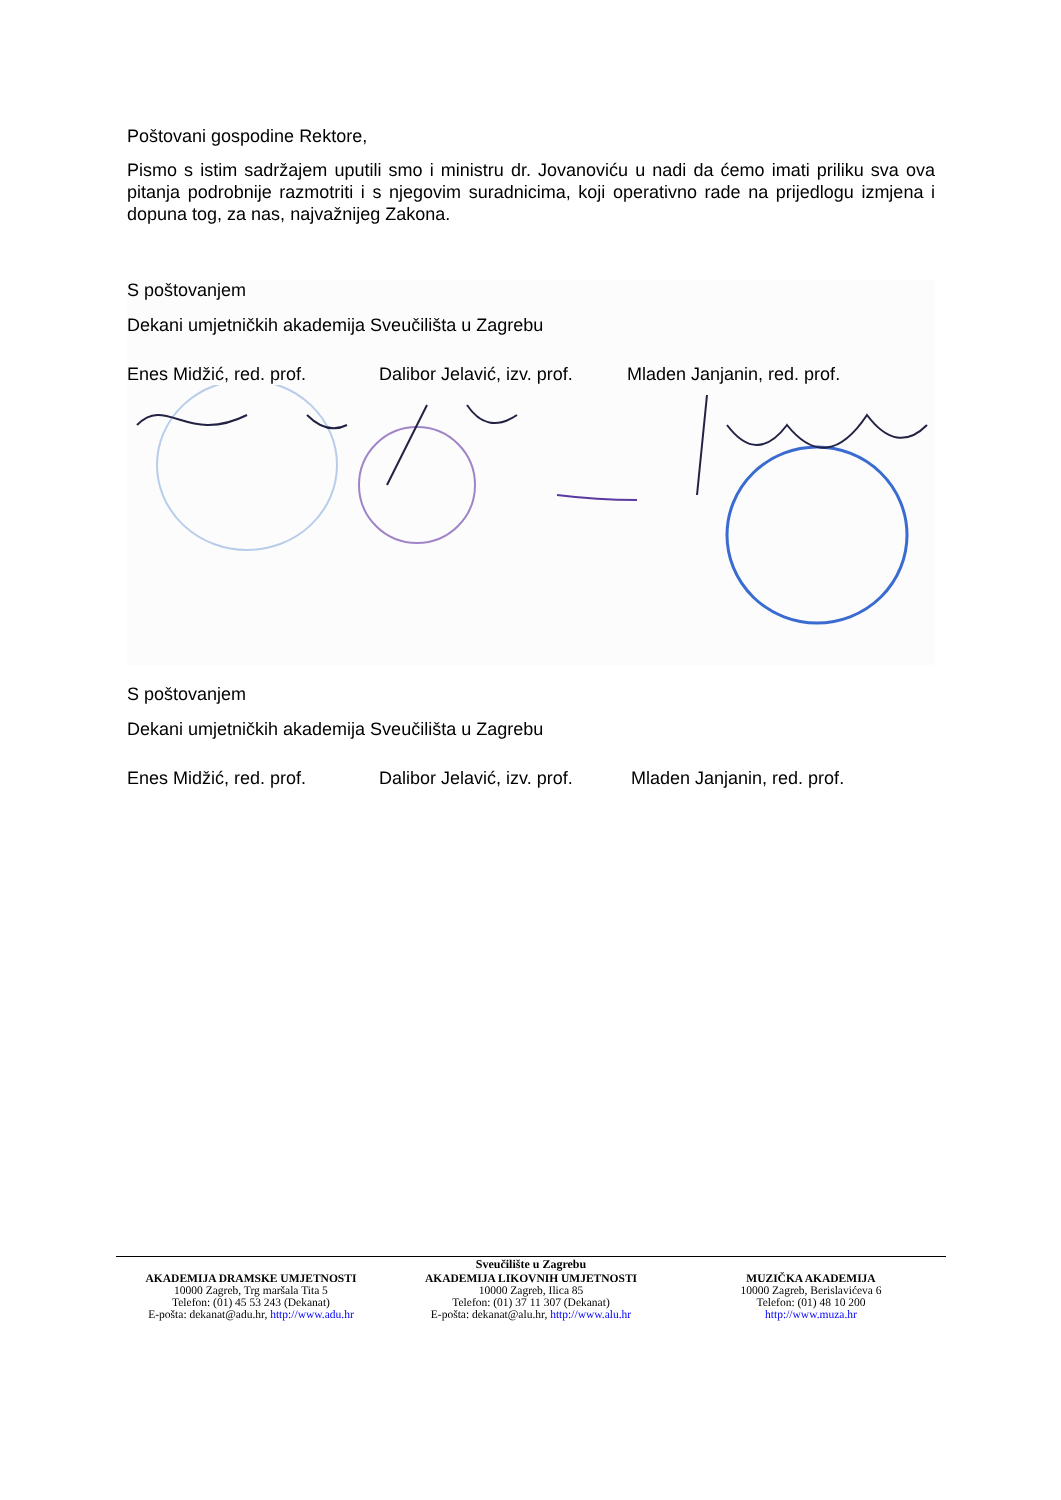Poštovani gospodine Rektore,
Pismo s istim sadržajem uputili smo i ministru dr. Jovanoviću u nadi da ćemo imati priliku sva ova pitanja podrobnije razmotriti i s njegovim suradnicima, koji operativno rade na prijedlogu izmjena i dopuna tog, za nas, najvažnijeg Zakona.
S poštovanjem
Dekani umjetničkih akademija Sveučilišta u Zagrebu
Enes Midžić, red. prof. Dalibor Jelavić, izv. prof. Mladen Janjanin, red. prof.
S poštovanjem
Dekani umjetničkih akademija Sveučilišta u Zagrebu
Enes Midžić, red. prof. Dalibor Jelavić, izv. prof. Mladen Janjanin, red. prof.
Sveučilište u Zagrebu
AKADEMIJA DRAMSKE UMJETNOSTI
10000 Zagreb, Trg maršala Tita 5
Telefon: (01) 45 53 243 (Dekanat)
E-pošta: dekanat@adu.hr, http://www.adu.hr
AKADEMIJA LIKOVNIH UMJETNOSTI
10000 Zagreb, Ilica 85
Telefon: (01) 37 11 307 (Dekanat)
E-pošta: dekanat@alu.hr, http://www.alu.hr
MUZIČKA AKADEMIJA
10000 Zagreb, Berislavićeva 6
Telefon: (01) 48 10 200
http://www.muza.hr